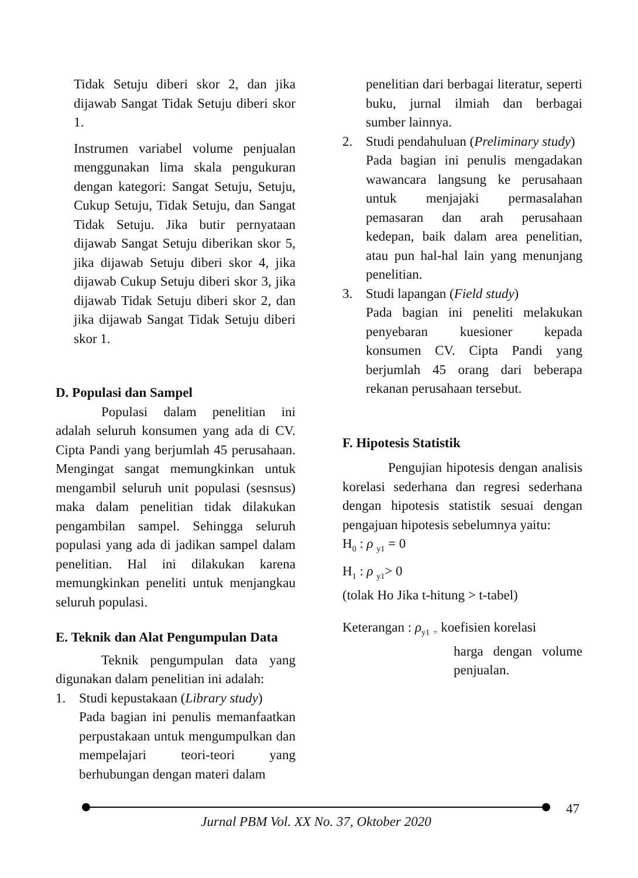Tidak Setuju diberi skor 2, dan jika dijawab Sangat Tidak Setuju diberi skor 1.
Instrumen variabel volume penjualan menggunakan lima skala pengukuran dengan kategori: Sangat Setuju, Setuju, Cukup Setuju, Tidak Setuju, dan Sangat Tidak Setuju. Jika butir pernyataan dijawab Sangat Setuju diberikan skor 5, jika dijawab Setuju diberi skor 4, jika dijawab Cukup Setuju diberi skor 3, jika dijawab Tidak Setuju diberi skor 2, dan jika dijawab Sangat Tidak Setuju diberi skor 1.
D. Populasi dan Sampel
Populasi dalam penelitian ini adalah seluruh konsumen yang ada di CV. Cipta Pandi yang berjumlah 45 perusahaan. Mengingat sangat memungkinkan untuk mengambil seluruh unit populasi (sesnsus) maka dalam penelitian tidak dilakukan pengambilan sampel. Sehingga seluruh populasi yang ada di jadikan sampel dalam penelitian. Hal ini dilakukan karena memungkinkan peneliti untuk menjangkau seluruh populasi.
E. Teknik dan Alat Pengumpulan Data
Teknik pengumpulan data yang digunakan dalam penelitian ini adalah:
1. Studi kepustakaan (Library study)
Pada bagian ini penulis memanfaatkan perpustakaan untuk mengumpulkan dan mempelajari teori-teori yang berhubungan dengan materi dalam
penelitian dari berbagai literatur, seperti buku, jurnal ilmiah dan berbagai sumber lainnya.
2. Studi pendahuluan (Preliminary study)
Pada bagian ini penulis mengadakan wawancara langsung ke perusahaan untuk menjajaki permasalahan pemasaran dan arah perusahaan kedepan, baik dalam area penelitian, atau pun hal-hal lain yang menunjang penelitian.
3. Studi lapangan (Field study)
Pada bagian ini peneliti melakukan penyebaran kuesioner kepada konsumen CV. Cipta Pandi yang berjumlah 45 orang dari beberapa rekanan perusahaan tersebut.
F. Hipotesis Statistik
Pengujian hipotesis dengan analisis korelasi sederhana dan regresi sederhana dengan hipotesis statistik sesuai dengan pengajuan hipotesis sebelumnya yaitu:
H<sub>0</sub> : ρ <sub>y1</sub> = 0
H<sub>1</sub> : ρ <sub>y1</sub>> 0
(tolak Ho Jika t-hitung > t-tabel)
Keterangan : ρ<sub>y1</sub> <sub>=</sub> koefisien korelasi
harga dengan volume penjualan.
47
Jurnal PBM Vol. XX No. 37, Oktober 2020